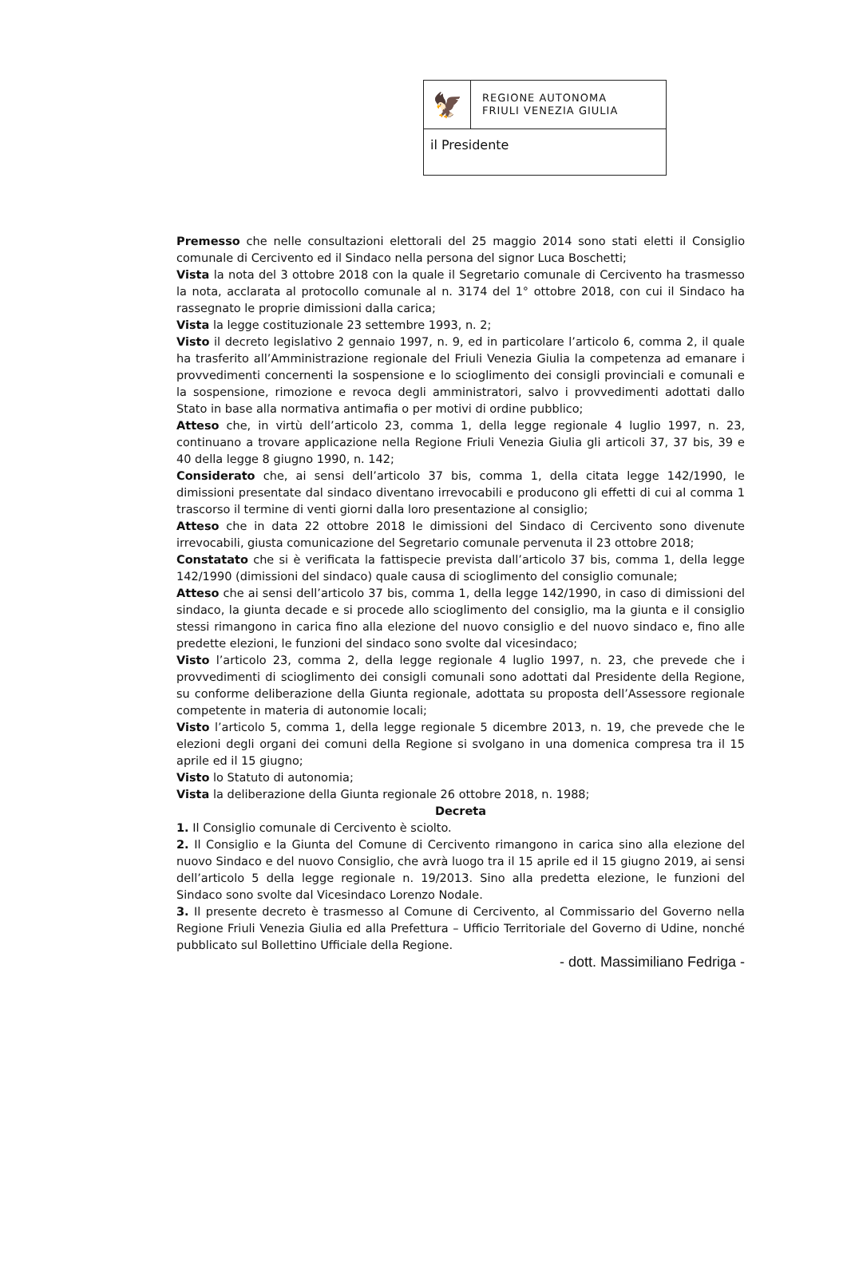🦅
REGIONE AUTONOMA
FRIULI VENEZIA GIULIA
il Presidente
Premesso che nelle consultazioni elettorali del 25 maggio 2014 sono stati eletti il Consiglio comunale di Cercivento ed il Sindaco nella persona del signor Luca Boschetti;
Vista la nota del 3 ottobre 2018 con la quale il Segretario comunale di Cercivento ha trasmesso la nota, acclarata al protocollo comunale al n. 3174 del 1° ottobre 2018, con cui il Sindaco ha rassegnato le proprie dimissioni dalla carica;
Vista la legge costituzionale 23 settembre 1993, n. 2;
Visto il decreto legislativo 2 gennaio 1997, n. 9, ed in particolare l’articolo 6, comma 2, il quale ha trasferito all’Amministrazione regionale del Friuli Venezia Giulia la competenza ad emanare i provvedimenti concernenti la sospensione e lo scioglimento dei consigli provinciali e comunali e la sospensione, rimozione e revoca degli amministratori, salvo i provvedimenti adottati dallo Stato in base alla normativa antimafia o per motivi di ordine pubblico;
Atteso che, in virtù dell’articolo 23, comma 1, della legge regionale 4 luglio 1997, n. 23, continuano a trovare applicazione nella Regione Friuli Venezia Giulia gli articoli 37, 37 bis, 39 e 40 della legge 8 giugno 1990, n. 142;
Considerato che, ai sensi dell’articolo 37 bis, comma 1, della citata legge 142/1990, le dimissioni presentate dal sindaco diventano irrevocabili e producono gli effetti di cui al comma 1 trascorso il termine di venti giorni dalla loro presentazione al consiglio;
Atteso che in data 22 ottobre 2018 le dimissioni del Sindaco di Cercivento sono divenute irrevocabili, giusta comunicazione del Segretario comunale pervenuta il 23 ottobre 2018;
Constatato che si è verificata la fattispecie prevista dall’articolo 37 bis, comma 1, della legge 142/1990 (dimissioni del sindaco) quale causa di scioglimento del consiglio comunale;
Atteso che ai sensi dell’articolo 37 bis, comma 1, della legge 142/1990, in caso di dimissioni del sindaco, la giunta decade e si procede allo scioglimento del consiglio, ma la giunta e il consiglio stessi rimangono in carica fino alla elezione del nuovo consiglio e del nuovo sindaco e, fino alle predette elezioni, le funzioni del sindaco sono svolte dal vicesindaco;
Visto l’articolo 23, comma 2, della legge regionale 4 luglio 1997, n. 23, che prevede che i provvedimenti di scioglimento dei consigli comunali sono adottati dal Presidente della Regione, su conforme deliberazione della Giunta regionale, adottata su proposta dell’Assessore regionale competente in materia di autonomie locali;
Visto l’articolo 5, comma 1, della legge regionale 5 dicembre 2013, n. 19, che prevede che le elezioni degli organi dei comuni della Regione si svolgano in una domenica compresa tra il 15 aprile ed il 15 giugno;
Visto lo Statuto di autonomia;
Vista la deliberazione della Giunta regionale 26 ottobre 2018, n. 1988;
Decreta
1. Il Consiglio comunale di Cercivento è sciolto.
2. Il Consiglio e la Giunta del Comune di Cercivento rimangono in carica sino alla elezione del nuovo Sindaco e del nuovo Consiglio, che avrà luogo tra il 15 aprile ed il 15 giugno 2019, ai sensi dell’articolo 5 della legge regionale n. 19/2013. Sino alla predetta elezione, le funzioni del Sindaco sono svolte dal Vicesindaco Lorenzo Nodale.
3. Il presente decreto è trasmesso al Comune di Cercivento, al Commissario del Governo nella Regione Friuli Venezia Giulia ed alla Prefettura – Ufficio Territoriale del Governo di Udine, nonché pubblicato sul Bollettino Ufficiale della Regione.
- dott. Massimiliano Fedriga -